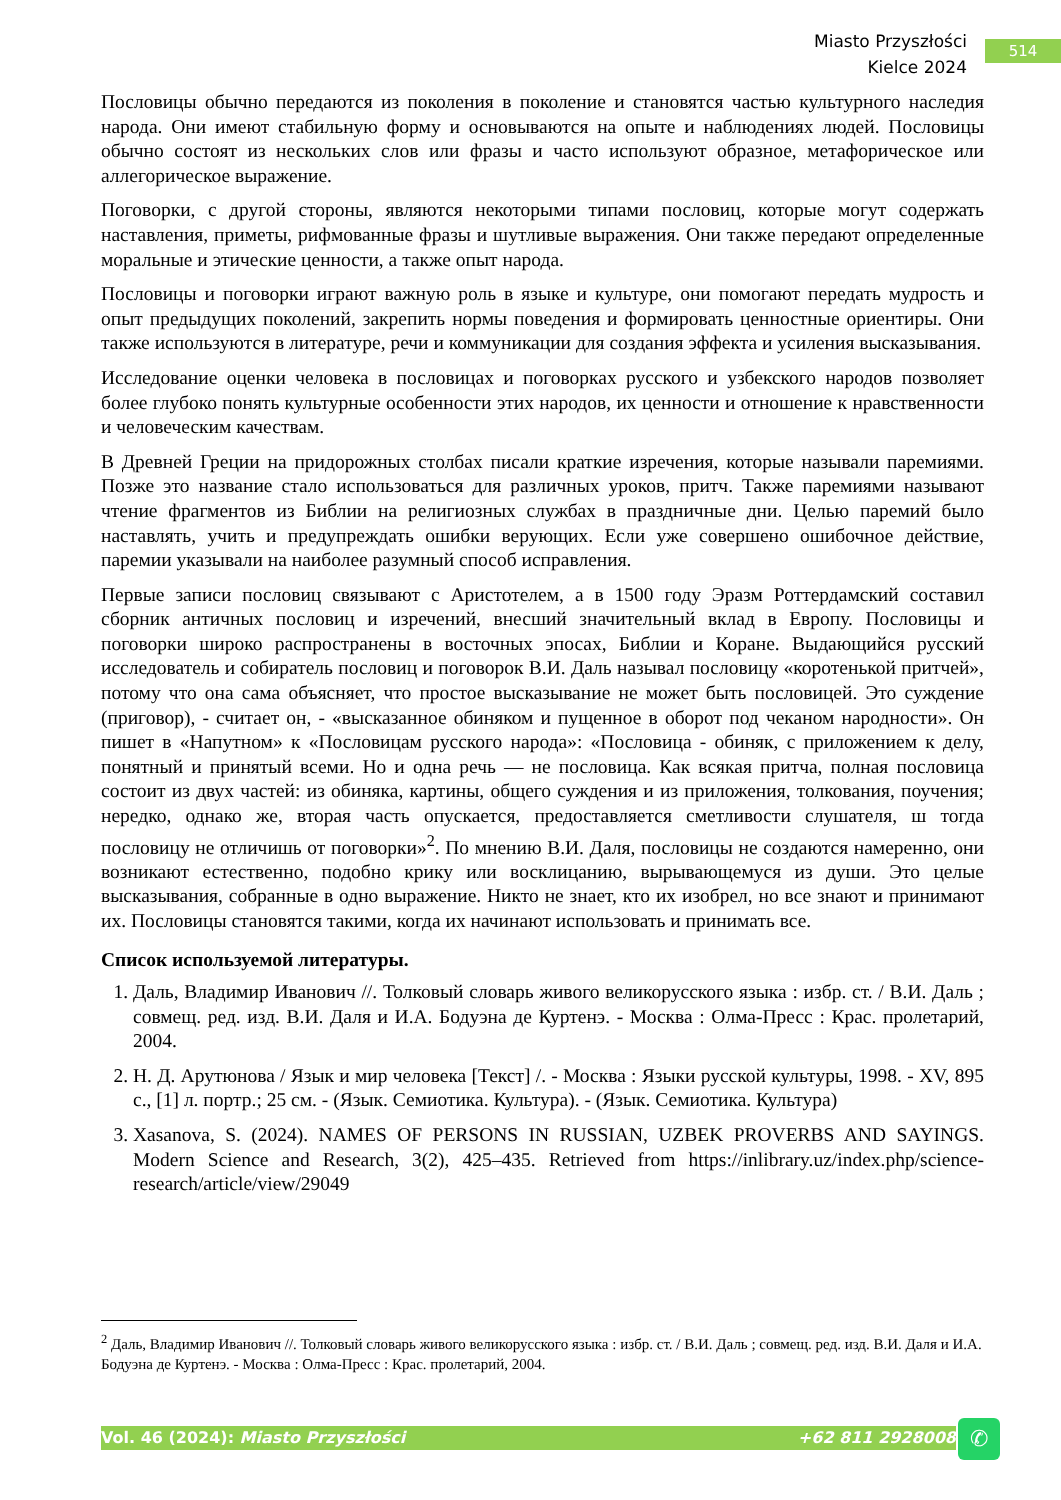Miasto Przyszłości
Kielce 2024
514
Пословицы обычно передаются из поколения в поколение и становятся частью культурного наследия народа. Они имеют стабильную форму и основываются на опыте и наблюдениях людей. Пословицы обычно состоят из нескольких слов или фразы и часто используют образное, метафорическое или аллегорическое выражение.
Поговорки, с другой стороны, являются некоторыми типами пословиц, которые могут содержать наставления, приметы, рифмованные фразы и шутливые выражения. Они также передают определенные моральные и этические ценности, а также опыт народа.
Пословицы и поговорки играют важную роль в языке и культуре, они помогают передать мудрость и опыт предыдущих поколений, закрепить нормы поведения и формировать ценностные ориентиры. Они также используются в литературе, речи и коммуникации для создания эффекта и усиления высказывания.
Исследование оценки человека в пословицах и поговорках русского и узбекского народов позволяет более глубоко понять культурные особенности этих народов, их ценности и отношение к нравственности и человеческим качествам.
В Древней Греции на придорожных столбах писали краткие изречения, которые называли паремиями. Позже это название стало использоваться для различных уроков, притч. Также паремиями называют чтение фрагментов из Библии на религиозных службах в праздничные дни. Целью паремий было наставлять, учить и предупреждать ошибки верующих. Если уже совершено ошибочное действие, паремии указывали на наиболее разумный способ исправления.
Первые записи пословиц связывают с Аристотелем, а в 1500 году Эразм Роттердамский составил сборник античных пословиц и изречений, внесший значительный вклад в Европу. Пословицы и поговорки широко распространены в восточных эпосах, Библии и Коране. Выдающийся русский исследователь и собиратель пословиц и поговорок В.И. Даль называл пословицу «коротенькой притчей», потому что она сама объясняет, что простое высказывание не может быть пословицей. Это суждение (приговор), - считает он, - «высказанное обиняком и пущенное в оборот под чеканом народности». Он пишет в «Напутном» к «Пословицам русского народа»: «Пословица - обиняк, с приложением к делу, понятный и принятый всеми. Но и одна речь — не пословица. Как всякая притча, полная пословица состоит из двух частей: из обиняка, картины, общего суждения и из приложения, толкования, поучения; нередко, однако же, вторая часть опускается, предоставляется сметливости слушателя, ш тогда пословицу не отличишь от поговорки»<sup>2</sup>. По мнению В.И. Даля, пословицы не создаются намеренно, они возникают естественно, подобно крику или восклицанию, вырывающемуся из души. Это целые высказывания, собранные в одно выражение. Никто не знает, кто их изобрел, но все знают и принимают их. Пословицы становятся такими, когда их начинают использовать и принимать все.
Список используемой литературы.
1. Даль, Владимир Иванович //. Толковый словарь живого великорусского языка : избр. ст. / В.И. Даль ; совмещ. ред. изд. В.И. Даля и И.А. Бодуэна де Куртенэ. - Москва : Олма-Пресс : Крас. пролетарий, 2004.
2. Н. Д. Арутюнова / Язык и мир человека [Текст] /. - Москва : Языки русской культуры, 1998. - XV, 895 с., [1] л. портр.; 25 см. - (Язык. Семиотика. Культура). - (Язык. Семиотика. Культура)
3. Xasanova, S. (2024). NAMES OF PERSONS IN RUSSIAN, UZBEK PROVERBS AND SAYINGS. Modern Science and Research, 3(2), 425–435. Retrieved from https://inlibrary.uz/index.php/science-research/article/view/29049
<sup>2</sup> Даль, Владимир Иванович //. Толковый словарь живого великорусского языка : избр. ст. / В.И. Даль ; совмещ. ред. изд. В.И. Даля и И.А. Бодуэна де Куртенэ. - Москва : Олма-Пресс : Крас. пролетарий, 2004.
Vol. 46 (2024): Miasto Przyszłości +62 811 2928008 ✆